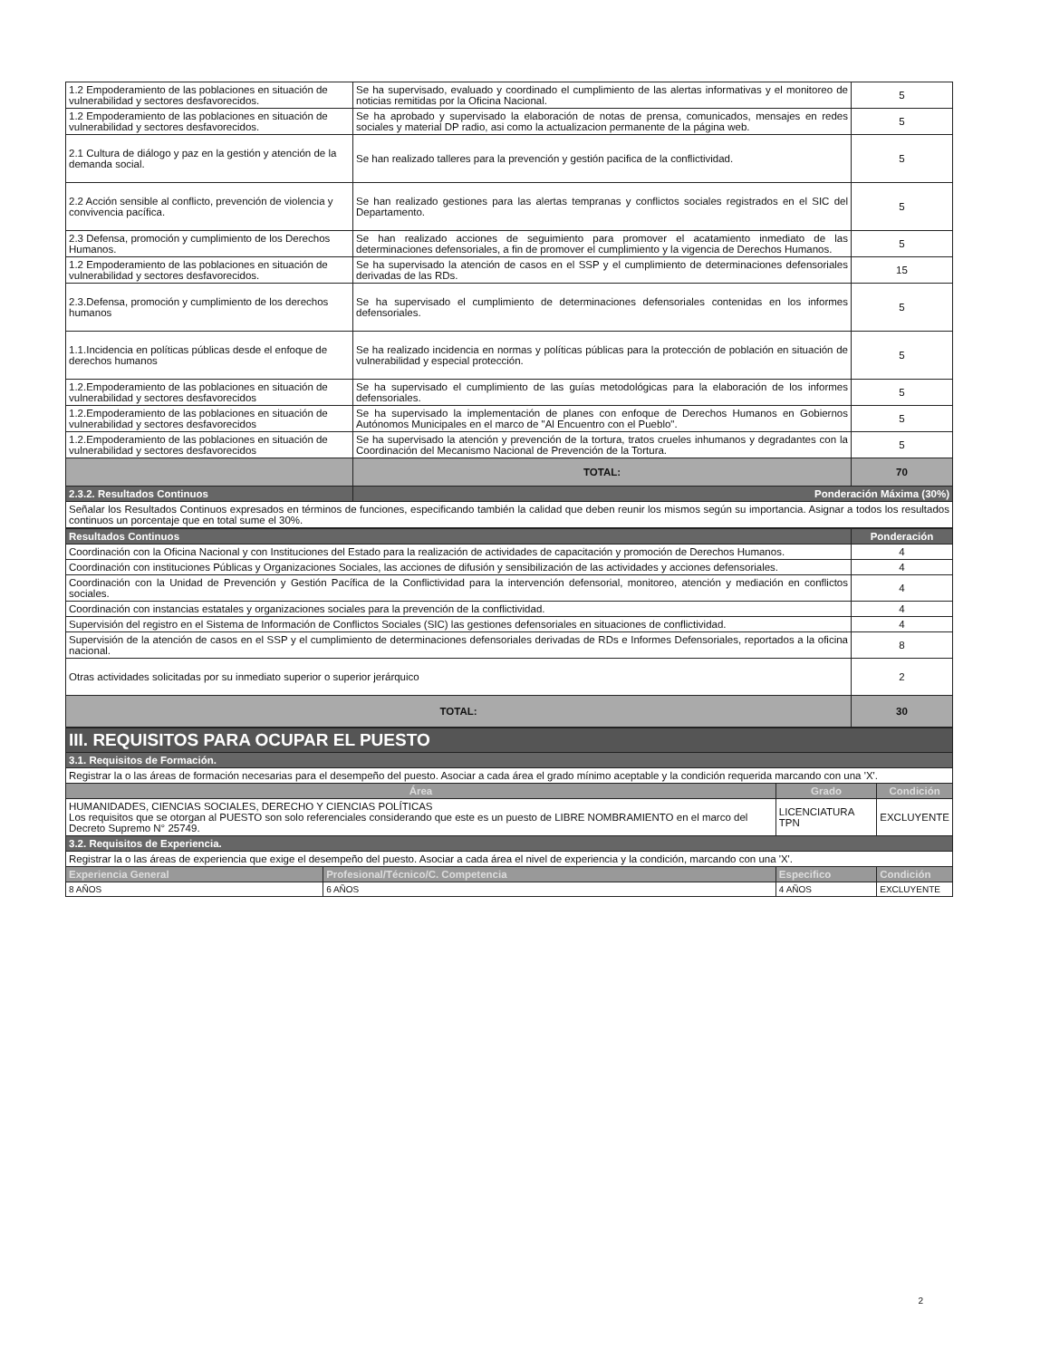| 1.2 Empoderamiento de las poblaciones en situación de vulnerabilidad y sectores desfavorecidos. | Se ha supervisado, evaluado y coordinado el cumplimiento de las alertas informativas y el monitoreo de noticias remitidas por la Oficina Nacional. | 5 |
| 1.2 Empoderamiento de las poblaciones en situación de vulnerabilidad y sectores desfavorecidos. | Se ha aprobado y supervisado la elaboración de notas de prensa, comunicados, mensajes en redes sociales y material DP radio, asi como la actualizacion permanente de la página web. | 5 |
| 2.1 Cultura de diálogo y paz en la gestión y atención de la demanda social. | Se han realizado talleres para la prevención y gestión pacifica de la conflictividad. | 5 |
| 2.2 Acción sensible al conflicto, prevención de violencia y convivencia pacífica. | Se han realizado gestiones para las alertas tempranas y conflictos sociales registrados en el SIC del Departamento. | 5 |
| 2.3 Defensa, promoción y cumplimiento de los Derechos Humanos. | Se han realizado acciones de seguimiento para promover el acatamiento inmediato de las determinaciones defensoriales, a fin de promover el cumplimiento y la vigencia de Derechos Humanos. | 5 |
| 1.2 Empoderamiento de las poblaciones en situación de vulnerabilidad y sectores desfavorecidos. | Se ha supervisado la atención de casos en el SSP y el cumplimiento de determinaciones defensoriales derivadas de las RDs. | 15 |
| 2.3.Defensa, promoción y cumplimiento de los derechos humanos | Se ha supervisado el cumplimiento de determinaciones defensoriales contenidas en los informes defensoriales. | 5 |
| 1.1.Incidencia en políticas públicas desde el enfoque de derechos humanos | Se ha realizado incidencia en normas y políticas públicas para la protección de población en situación de vulnerabilidad y especial protección. | 5 |
| 1.2.Empoderamiento de las poblaciones en situación de vulnerabilidad y sectores desfavorecidos | Se ha supervisado el cumplimiento de las guías metodológicas para la elaboración de los informes defensoriales. | 5 |
| 1.2.Empoderamiento de las poblaciones en situación de vulnerabilidad y sectores desfavorecidos | Se ha supervisado la implementación de planes con enfoque de Derechos Humanos en Gobiernos Autónomos Municipales en el marco de "Al Encuentro con el Pueblo". | 5 |
| 1.2.Empoderamiento de las poblaciones en situación de vulnerabilidad y sectores desfavorecidos | Se ha supervisado la atención y prevención de la tortura, tratos crueles inhumanos y degradantes con la Coordinación del Mecanismo Nacional de Prevención de la Tortura. | 5 |
| | TOTAL: | 70 |
| 2.3.2. Resultados Continuos | Ponderación Máxima (30%) | |
| Señalar los Resultados Continuos expresados en términos de funciones, especificando también la calidad que deben reunir los mismos según su importancia. Asignar a todos los resultados continuos un porcentaje que en total sume el 30%. | | |
| Resultados Continuos | Ponderación |
| --- | --- |
| Coordinación con la Oficina Nacional y con Instituciones del Estado para la realización de actividades de capacitación y promoción de Derechos Humanos. | 4 |
| Coordinación con instituciones Públicas y Organizaciones Sociales, las acciones de difusión y sensibilización de las actividades y acciones defensoriales. | 4 |
| Coordinación con la Unidad de Prevención y Gestión Pacífica de la Conflictividad para la intervención defensorial, monitoreo, atención y mediación en conflictos sociales. | 4 |
| Coordinación con instancias estatales y organizaciones sociales para la prevención de la conflictividad. | 4 |
| Supervisión del registro en el Sistema de Información de Conflictos Sociales (SIC) las gestiones defensoriales en situaciones de conflictividad. | 4 |
| Supervisión de la atención de casos en el SSP y el cumplimiento de determinaciones defensoriales derivadas de RDs e Informes Defensoriales, reportados a la oficina nacional. | 8 |
| Otras actividades solicitadas por su inmediato superior o superior jerárquico | 2 |
| TOTAL: | 30 |
| III. REQUISITOS PARA OCUPAR EL PUESTO | | | |
| 3.1. Requisitos de Formación. | | | |
| Registrar la o las áreas de formación necesarias para el desempeño del puesto. Asociar a cada área el grado mínimo aceptable y la condición requerida marcando con una 'X'. | | | |
| Área | | Grado | Condición |
| HUMANIDADES, CIENCIAS SOCIALES, DERECHO Y CIENCIAS POLÍTICAS Los requisitos que se otorgan al PUESTO son solo referenciales considerando que este es un puesto de LIBRE NOMBRAMIENTO en el marco del Decreto Supremo N° 25749. | | LICENCIATURA TPN | EXCLUYENTE |
| 3.2. Requisitos de Experiencia. | | | |
| Registrar la o las áreas de experiencia que exige el desempeño del puesto. Asociar a cada área el nivel de experiencia y la condición, marcando con una 'X'. | | | |
| Experiencia General | Profesional/Técnico/C. Competencia | Especifico | Condición |
| 8 AÑOS | 6 AÑOS | 4 AÑOS | EXCLUYENTE |
2